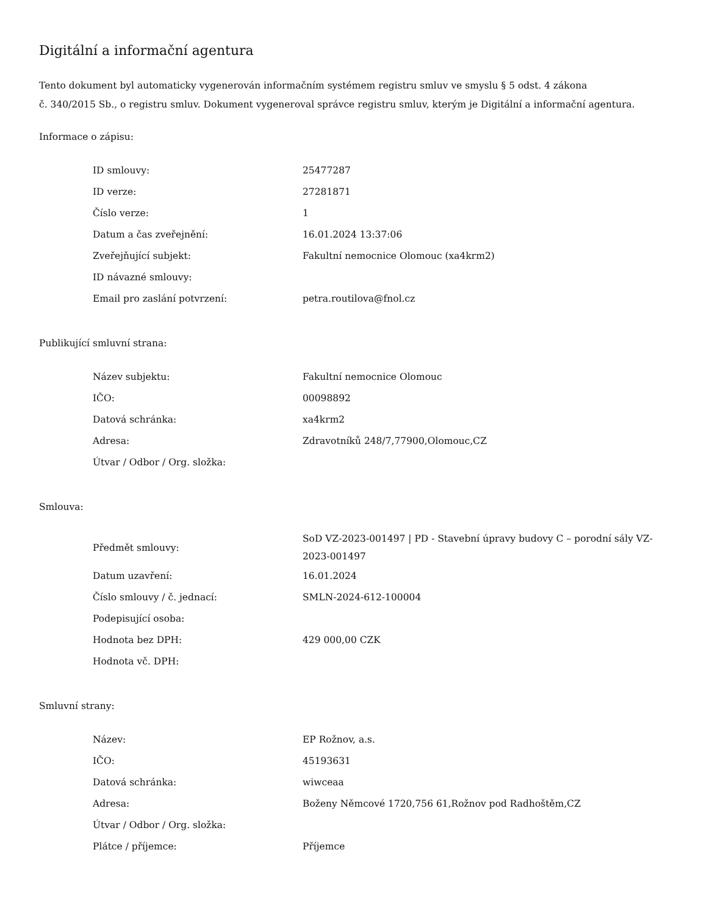Digitální a informační agentura
Tento dokument byl automaticky vygenerován informačním systémem registru smluv ve smyslu § 5 odst. 4 zákona
č. 340/2015 Sb., o registru smluv. Dokument vygeneroval správce registru smluv, kterým je Digitální a informační agentura.
Informace o zápisu:
| ID smlouvy: | 25477287 |
| ID verze: | 27281871 |
| Číslo verze: | 1 |
| Datum a čas zveřejnění: | 16.01.2024 13:37:06 |
| Zveřejňující subjekt: | Fakultní nemocnice Olomouc (xa4krm2) |
| ID návazné smlouvy: | |
| Email pro zaslání potvrzení: | petra.routilova@fnol.cz |
Publikující smluvní strana:
| Název subjektu: | Fakultní nemocnice Olomouc |
| IČO: | 00098892 |
| Datová schránka: | xa4krm2 |
| Adresa: | Zdravotníků 248/7,77900,Olomouc,CZ |
| Útvar / Odbor / Org. složka: | |
Smlouva:
| Předmět smlouvy: | SoD VZ-2023-001497 / PD - Stavební úpravy budovy C – porodní sály VZ-2023-001497 |
| Datum uzavření: | 16.01.2024 |
| Číslo smlouvy / č. jednací: | SMLN-2024-612-100004 |
| Podepisující osoba: | |
| Hodnota bez DPH: | 429 000,00 CZK |
| Hodnota vč. DPH: | |
Smluvní strany:
| Název: | EP Rožnov, a.s. |
| IČO: | 45193631 |
| Datová schránka: | wiwceaa |
| Adresa: | Boženy Němcové 1720,756 61,Rožnov pod Radhoštěm,CZ |
| Útvar / Odbor / Org. složka: | |
| Plátce / příjemce: | Příjemce |